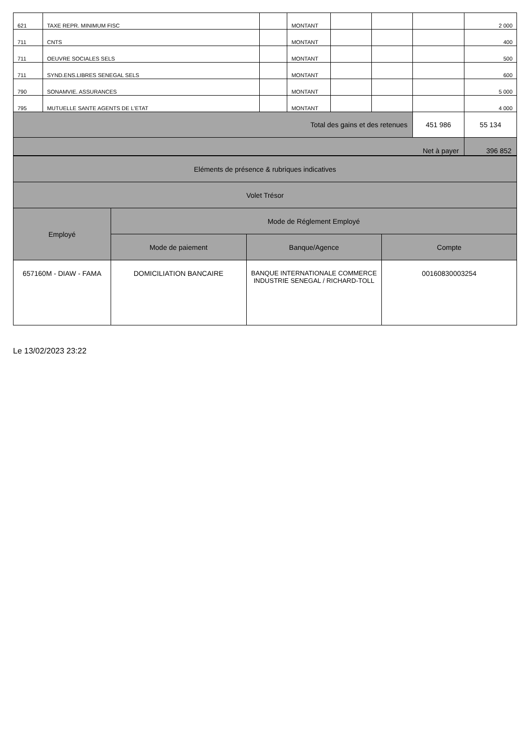| 621 | TAXE REPR. MINIMUM FISC | | MONTANT | | | | 2 000 |
| 711 | CNTS | | MONTANT | | | | 400 |
| 711 | OEUVRE SOCIALES SELS | | MONTANT | | | | 500 |
| 711 | SYND.ENS.LIBRES SENEGAL SELS | | MONTANT | | | | 600 |
| 790 | SONAMVIE. ASSURANCES | | MONTANT | | | | 5 000 |
| 795 | MUTUELLE SANTE AGENTS DE L'ETAT | | MONTANT | | | | 4 000 |
| Total des gains et des retenues | | | | | | 451 986 | 55 134 |
| Net à payer | | | | | | | 396 852 |
| Eléments de présence & rubriques indicatives | | | |
| Volet Trésor | | | |
| Employé | Mode de Réglement Employé | | |
| | Mode de paiement | Banque/Agence | Compte |
| 657160M - DIAW - FAMA | DOMICILIATION BANCAIRE | BANQUE INTERNATIONALE COMMERCE INDUSTRIE SENEGAL / RICHARD-TOLL | 00160830003254 |
Le 13/02/2023 23:22